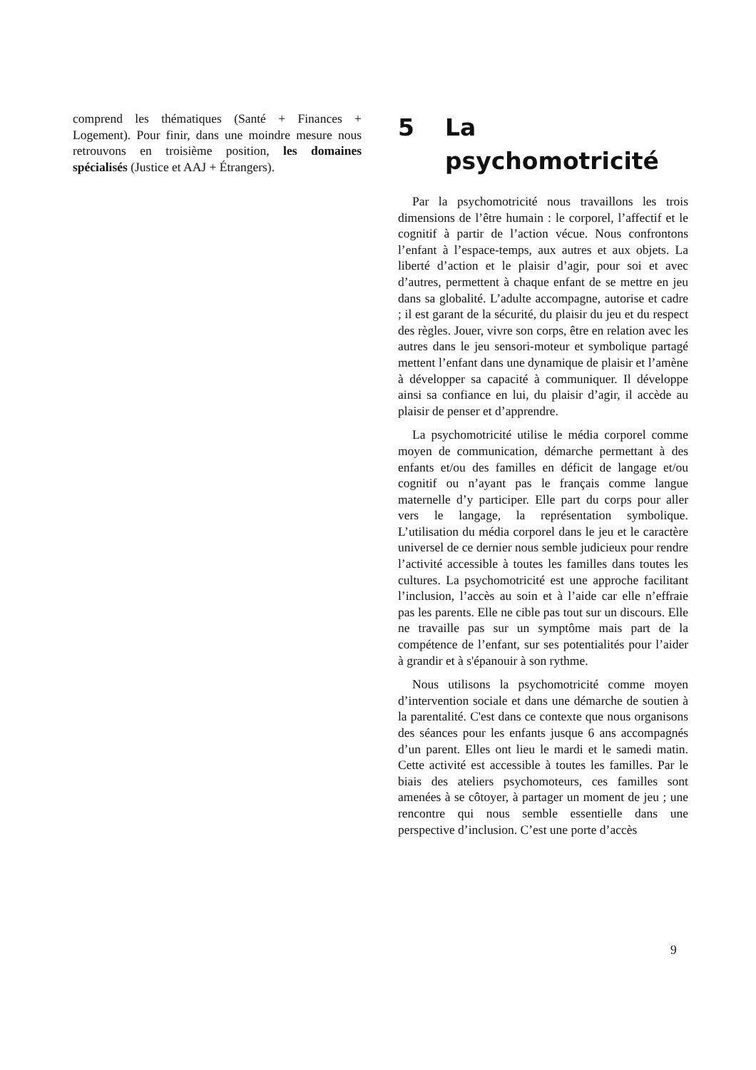comprend les thématiques (Santé + Finances + Logement). Pour finir, dans une moindre mesure nous retrouvons en troisième position, les domaines spécialisés (Justice et AAJ + Étrangers).
5 La psychomotricité
Par la psychomotricité nous travaillons les trois dimensions de l’être humain : le corporel, l’affectif et le cognitif à partir de l’action vécue. Nous confrontons l’enfant à l’espace-temps, aux autres et aux objets. La liberté d’action et le plaisir d’agir, pour soi et avec d’autres, permettent à chaque enfant de se mettre en jeu dans sa globalité. L’adulte accompagne, autorise et cadre ; il est garant de la sécurité, du plaisir du jeu et du respect des règles. Jouer, vivre son corps, être en relation avec les autres dans le jeu sensori-moteur et symbolique partagé mettent l’enfant dans une dynamique de plaisir et l’amène à développer sa capacité à communiquer. Il développe ainsi sa confiance en lui, du plaisir d’agir, il accède au plaisir de penser et d’apprendre.
La psychomotricité utilise le média corporel comme moyen de communication, démarche permettant à des enfants et/ou des familles en déficit de langage et/ou cognitif ou n’ayant pas le français comme langue maternelle d’y participer. Elle part du corps pour aller vers le langage, la représentation symbolique. L’utilisation du média corporel dans le jeu et le caractère universel de ce dernier nous semble judicieux pour rendre l’activité accessible à toutes les familles dans toutes les cultures. La psychomotricité est une approche facilitant l’inclusion, l’accès au soin et à l’aide car elle n’effraie pas les parents. Elle ne cible pas tout sur un discours. Elle ne travaille pas sur un symptôme mais part de la compétence de l’enfant, sur ses potentialités pour l’aider à grandir et à s'épanouir à son rythme.
Nous utilisons la psychomotricité comme moyen d’intervention sociale et dans une démarche de soutien à la parentalité. C'est dans ce contexte que nous organisons des séances pour les enfants jusque 6 ans accompagnés d’un parent. Elles ont lieu le mardi et le samedi matin. Cette activité est accessible à toutes les familles. Par le biais des ateliers psychomoteurs, ces familles sont amenées à se côtoyer, à partager un moment de jeu ; une rencontre qui nous semble essentielle dans une perspective d’inclusion. C’est une porte d’accès
9